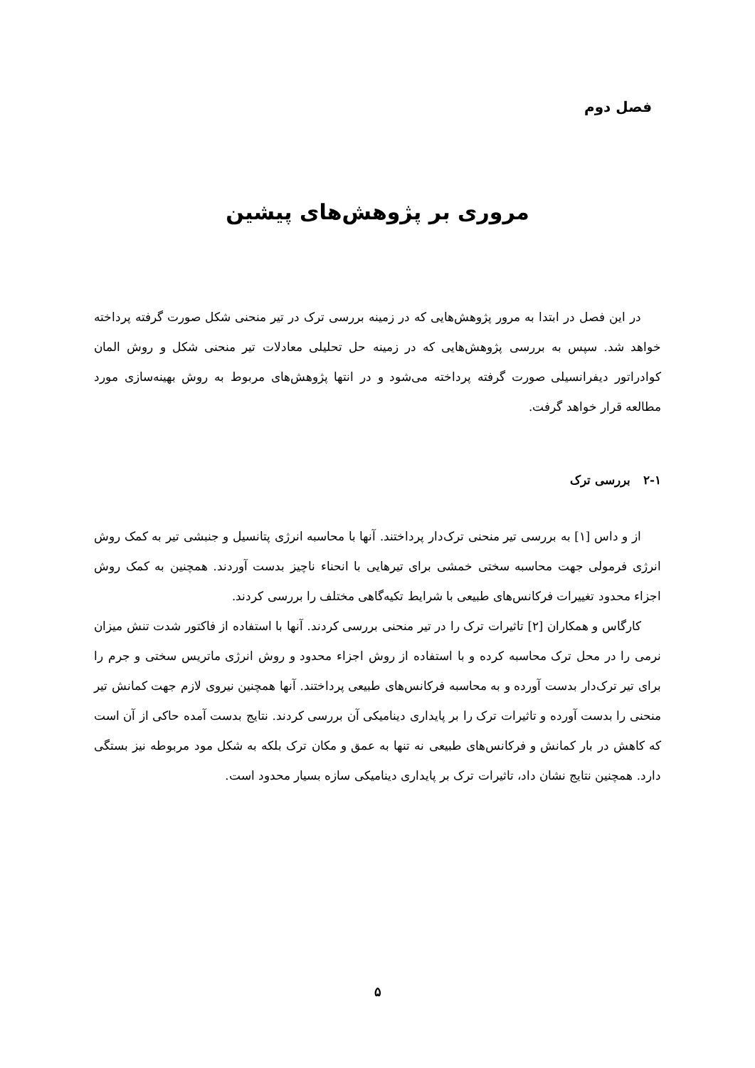فصل دوم
مروری بر پژوهش‌های پیشین
در این فصل در ابتدا به مرور پژوهش‌هایی که در زمینه بررسی ترک در تیر منحنی شکل صورت گرفته پرداخته خواهد شد. سپس به بررسی پژوهش‌هایی که در زمینه حل تحلیلی معادلات تیر منحنی شکل و روش المان کوادراتور دیفرانسیلی صورت گرفته پرداخته می‌شود و در انتها پژوهش‌های مربوط به روش بهینه‌سازی مورد مطالعه قرار خواهد گرفت.
۲-۱ بررسی ترک
از و داس [۱] به بررسی تیر منحنی ترک‌دار پرداختند. آنها با محاسبه انرژی پتانسیل و جنبشی تیر به کمک روش انرژی فرمولی جهت محاسبه سختی خمشی برای تیرهایی با انحناء ناچیز بدست آوردند. همچنین به کمک روش اجزاء محدود تغییرات فرکانس‌های طبیعی با شرایط تکیه‌گاهی مختلف را بررسی کردند.
کارگاس و همکاران [۲] تاثیرات ترک را در تیر منحنی بررسی کردند. آنها با استفاده از فاکتور شدت تنش میزان نرمی را در محل ترک محاسبه کرده و با استفاده از روش اجزاء محدود و روش انرژی ماتریس سختی و جرم را برای تیر ترک‌دار بدست آورده و به محاسبه فرکانس‌های طبیعی پرداختند. آنها همچنین نیروی لازم جهت کمانش تیر منحنی را بدست آورده و تاثیرات ترک را بر پایداری دینامیکی آن بررسی کردند. نتایج بدست آمده حاکی از آن است که کاهش در بار کمانش و فرکانس‌های طبیعی نه تنها به عمق و مکان ترک بلکه به شکل مود مربوطه نیز بستگی دارد. همچنین نتایج نشان داد، تاثیرات ترک بر پایداری دینامیکی سازه بسیار محدود است.
۵